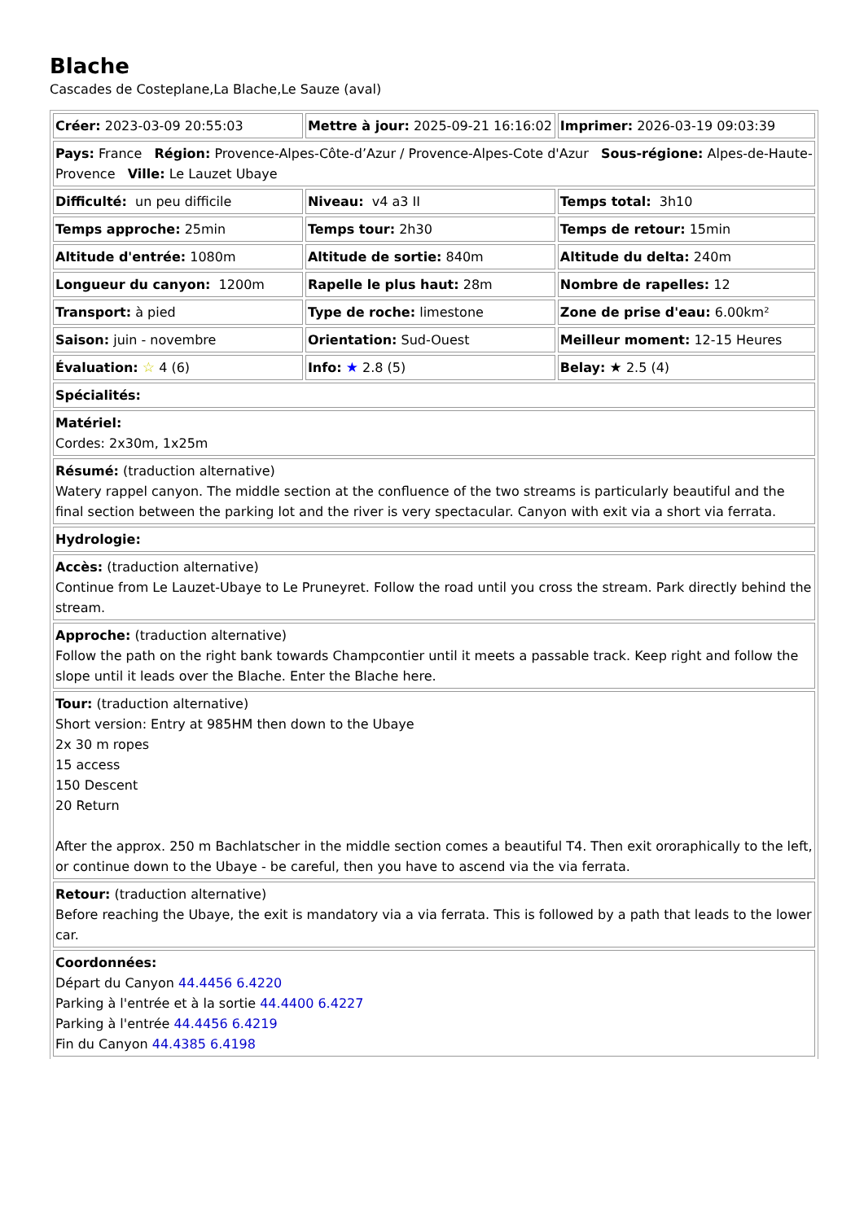Blache
Cascades de Costeplane,La Blache,Le Sauze (aval)
| Créer: 2023-03-09 20:55:03 | Mettre à jour: 2025-09-21 16:16:02 | Imprimer: 2026-03-19 09:03:39 |
| Pays: France Région: Provence-Alpes-Côte-d’Azur / Provence-Alpes-Cote d'Azur Sous-régione: Alpes-de-Haute-Provence Ville: Le Lauzet Ubaye | | |
| Difficulté: un peu difficile | Niveau: v4 a3 II | Temps total: 3h10 |
| Temps approche: 25min | Temps tour: 2h30 | Temps de retour: 15min |
| Altitude d'entrée: 1080m | Altitude de sortie: 840m | Altitude du delta: 240m |
| Longueur du canyon: 1200m | Rapelle le plus haut: 28m | Nombre de rapelles: 12 |
| Transport: à pied | Type de roche: limestone | Zone de prise d'eau: 6.00km² |
| Saison: juin - novembre | Orientation: Sud-Ouest | Meilleur moment: 12-15 Heures |
| Évaluation: ☆ 4 (6) | Info: ★ 2.8 (5) | Belay: ★ 2.5 (4) |
| Spécialités: | | |
| Matériel: Cordes: 2x30m, 1x25m | | |
| Résumé: (traduction alternative) Watery rappel canyon. The middle section at the confluence of the two streams is particularly beautiful and the final section between the parking lot and the river is very spectacular. Canyon with exit via a short via ferrata. | | |
| Hydrologie: | | |
| Accès: (traduction alternative) Continue from Le Lauzet-Ubaye to Le Pruneyret. Follow the road until you cross the stream. Park directly behind the stream. | | |
| Approche: (traduction alternative) Follow the path on the right bank towards Champcontier until it meets a passable track. Keep right and follow the slope until it leads over the Blache. Enter the Blache here. | | |
| Tour: (traduction alternative) Short version: Entry at 985HM then down to the Ubaye 2x 30 m ropes 15 access 150 Descent 20 Return After the approx. 250 m Bachlatscher in the middle section comes a beautiful T4. Then exit ororaphically to the left, or continue down to the Ubaye - be careful, then you have to ascend via the via ferrata. | | |
| Retour: (traduction alternative) Before reaching the Ubaye, the exit is mandatory via a via ferrata. This is followed by a path that leads to the lower car. | | |
| Coordonnées: Départ du Canyon 44.4456 6.4220 Parking à l'entrée et à la sortie 44.4400 6.4227 Parking à l'entrée 44.4456 6.4219 Fin du Canyon 44.4385 6.4198 | | |